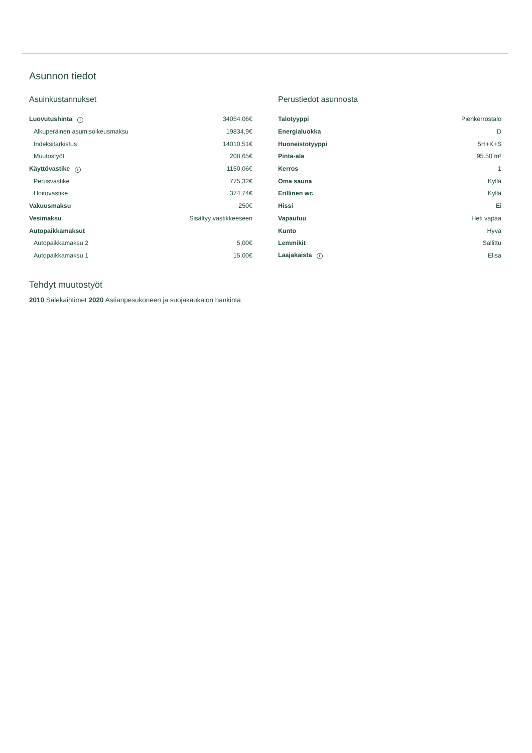Asunnon tiedot
Asuinkustannukset
| Luovutushinta i | 34054,06€ |
| Alkuperäinen asumisoikeusmaksu | 19834,9€ |
| Indeksitarkistus | 14010,51€ |
| Muutostyöt | 208,65€ |
| Käyttövastike i | 1150,06€ |
| Perusvastike | 775,32€ |
| Hoitovastike | 374,74€ |
| Vakuusmaksu | 250€ |
| Vesimaksu | Sisältyy vastikkeeseen |
| Autopaikkamaksut | |
| Autopaikkamaksu 2 | 5,00€ |
| Autopaikkamaksu 1 | 15,00€ |
Perustiedot asunnosta
| Talotyyppi | Pienkerrostalo |
| Energialuokka | D |
| Huoneistotyyppi | 5H+K+S |
| Pinta-ala | 95.50 m² |
| Kerros | 1 |
| Oma sauna | Kyllä |
| Erillinen wc | Kyllä |
| Hissi | Ei |
| Vapautuu | Heti vapaa |
| Kunto | Hyvä |
| Lemmikit | Sallittu |
| Laajakaista i | Elisa |
Tehdyt muutostyöt
2010 Sälekaihtimet 2020 Astianpesukoneen ja suojakaukalon hankinta